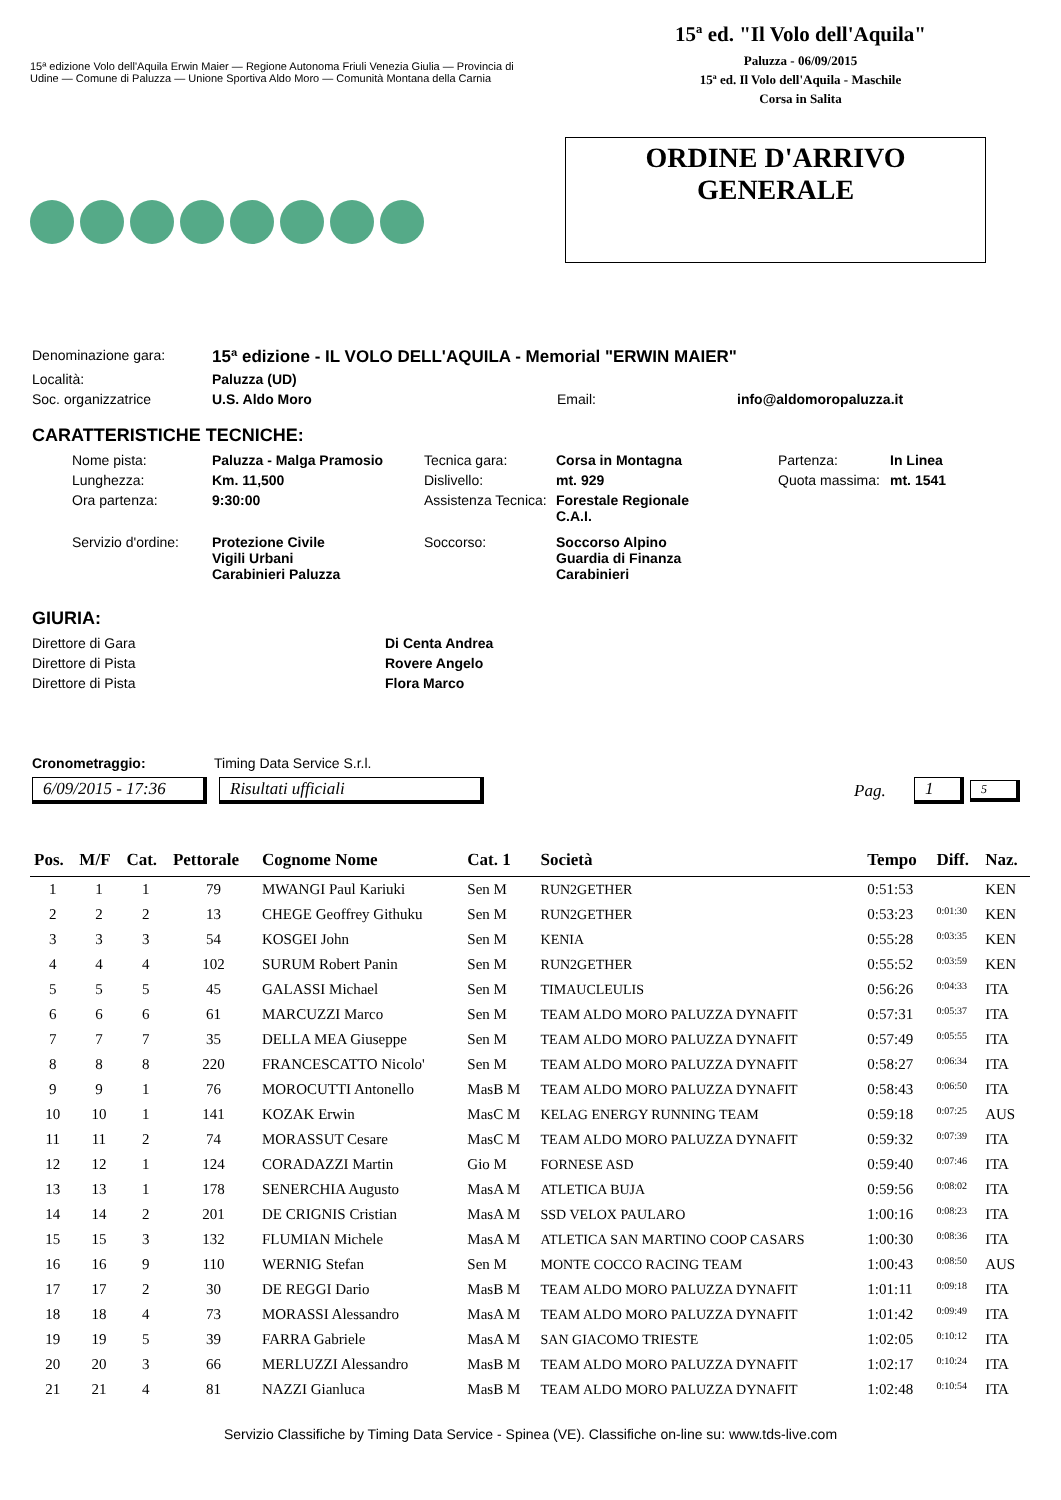15ª edizione Volo dell'Aquila Erwin Maier — Regione Autonoma Friuli Venezia Giulia — Provincia di Udine — Comune di Paluzza — Unione Sportiva Aldo Moro — Comunità Montana della Carnia
15ª ed. "Il Volo dell'Aquila"
Paluzza - 06/09/2015
15ª ed. Il Volo dell'Aquila - Maschile
Corsa in Salita
ORDINE D'ARRIVO
GENERALE
| Denominazione gara: | 15ª edizione - IL VOLO DELL'AQUILA - Memorial "ERWIN MAIER" | | |
| Località: | Paluzza (UD) | | |
| Soc. organizzatrice | U.S. Aldo Moro | Email: | info@aldomoropaluzza.it |
CARATTERISTICHE TECNICHE:
| Nome pista: | Paluzza - Malga Pramosio | Tecnica gara: | Corsa in Montagna | Partenza: | In Linea |
| Lunghezza: | Km. 11,500 | Dislivello: | mt. 929 | Quota massima: | mt. 1541 |
| Ora partenza: | 9:30:00 | Assistenza Tecnica: | Forestale Regionale C.A.I. | | |
| Servizio d'ordine: | Protezione Civile Vigili Urbani Carabinieri Paluzza | Soccorso: | Soccorso Alpino Guardia di Finanza Carabinieri | | |
GIURIA:
| Direttore di Gara | Di Centa Andrea |
| Direttore di Pista | Rovere Angelo |
| Direttore di Pista | Flora Marco |
| Cronometraggio: | Timing Data Service S.r.l. |
6/09/2015 - 17:36 Risultati ufficiali Pag. 1 5
| Pos. | M/F | Cat. | Pettorale | Cognome Nome | Cat. 1 | Società | Tempo | Diff. | Naz. |
| --- | --- | --- | --- | --- | --- | --- | --- | --- | --- |
| 1 | 1 | 1 | 79 | MWANGI Paul Kariuki | Sen M | RUN2GETHER | 0:51:53 | | KEN |
| 2 | 2 | 2 | 13 | CHEGE Geoffrey Githuku | Sen M | RUN2GETHER | 0:53:23 | 0:01:30 | KEN |
| 3 | 3 | 3 | 54 | KOSGEI John | Sen M | KENIA | 0:55:28 | 0:03:35 | KEN |
| 4 | 4 | 4 | 102 | SURUM Robert Panin | Sen M | RUN2GETHER | 0:55:52 | 0:03:59 | KEN |
| 5 | 5 | 5 | 45 | GALASSI Michael | Sen M | TIMAUCLEULIS | 0:56:26 | 0:04:33 | ITA |
| 6 | 6 | 6 | 61 | MARCUZZI Marco | Sen M | TEAM ALDO MORO PALUZZA DYNAFIT | 0:57:31 | 0:05:37 | ITA |
| 7 | 7 | 7 | 35 | DELLA MEA Giuseppe | Sen M | TEAM ALDO MORO PALUZZA DYNAFIT | 0:57:49 | 0:05:55 | ITA |
| 8 | 8 | 8 | 220 | FRANCESCATTO Nicolo' | Sen M | TEAM ALDO MORO PALUZZA DYNAFIT | 0:58:27 | 0:06:34 | ITA |
| 9 | 9 | 1 | 76 | MOROCUTTI Antonello | MasB M | TEAM ALDO MORO PALUZZA DYNAFIT | 0:58:43 | 0:06:50 | ITA |
| 10 | 10 | 1 | 141 | KOZAK Erwin | MasC M | KELAG ENERGY RUNNING TEAM | 0:59:18 | 0:07:25 | AUS |
| 11 | 11 | 2 | 74 | MORASSUT Cesare | MasC M | TEAM ALDO MORO PALUZZA DYNAFIT | 0:59:32 | 0:07:39 | ITA |
| 12 | 12 | 1 | 124 | CORADAZZI Martin | Gio M | FORNESE ASD | 0:59:40 | 0:07:46 | ITA |
| 13 | 13 | 1 | 178 | SENERCHIA Augusto | MasA M | ATLETICA BUJA | 0:59:56 | 0:08:02 | ITA |
| 14 | 14 | 2 | 201 | DE CRIGNIS Cristian | MasA M | SSD VELOX PAULARO | 1:00:16 | 0:08:23 | ITA |
| 15 | 15 | 3 | 132 | FLUMIAN Michele | MasA M | ATLETICA SAN MARTINO COOP CASARS | 1:00:30 | 0:08:36 | ITA |
| 16 | 16 | 9 | 110 | WERNIG Stefan | Sen M | MONTE COCCO RACING TEAM | 1:00:43 | 0:08:50 | AUS |
| 17 | 17 | 2 | 30 | DE REGGI Dario | MasB M | TEAM ALDO MORO PALUZZA DYNAFIT | 1:01:11 | 0:09:18 | ITA |
| 18 | 18 | 4 | 73 | MORASSI Alessandro | MasA M | TEAM ALDO MORO PALUZZA DYNAFIT | 1:01:42 | 0:09:49 | ITA |
| 19 | 19 | 5 | 39 | FARRA Gabriele | MasA M | SAN GIACOMO TRIESTE | 1:02:05 | 0:10:12 | ITA |
| 20 | 20 | 3 | 66 | MERLUZZI Alessandro | MasB M | TEAM ALDO MORO PALUZZA DYNAFIT | 1:02:17 | 0:10:24 | ITA |
| 21 | 21 | 4 | 81 | NAZZI Gianluca | MasB M | TEAM ALDO MORO PALUZZA DYNAFIT | 1:02:48 | 0:10:54 | ITA |
Servizio Classifiche by Timing Data Service - Spinea (VE). Classifiche on-line su: www.tds-live.com